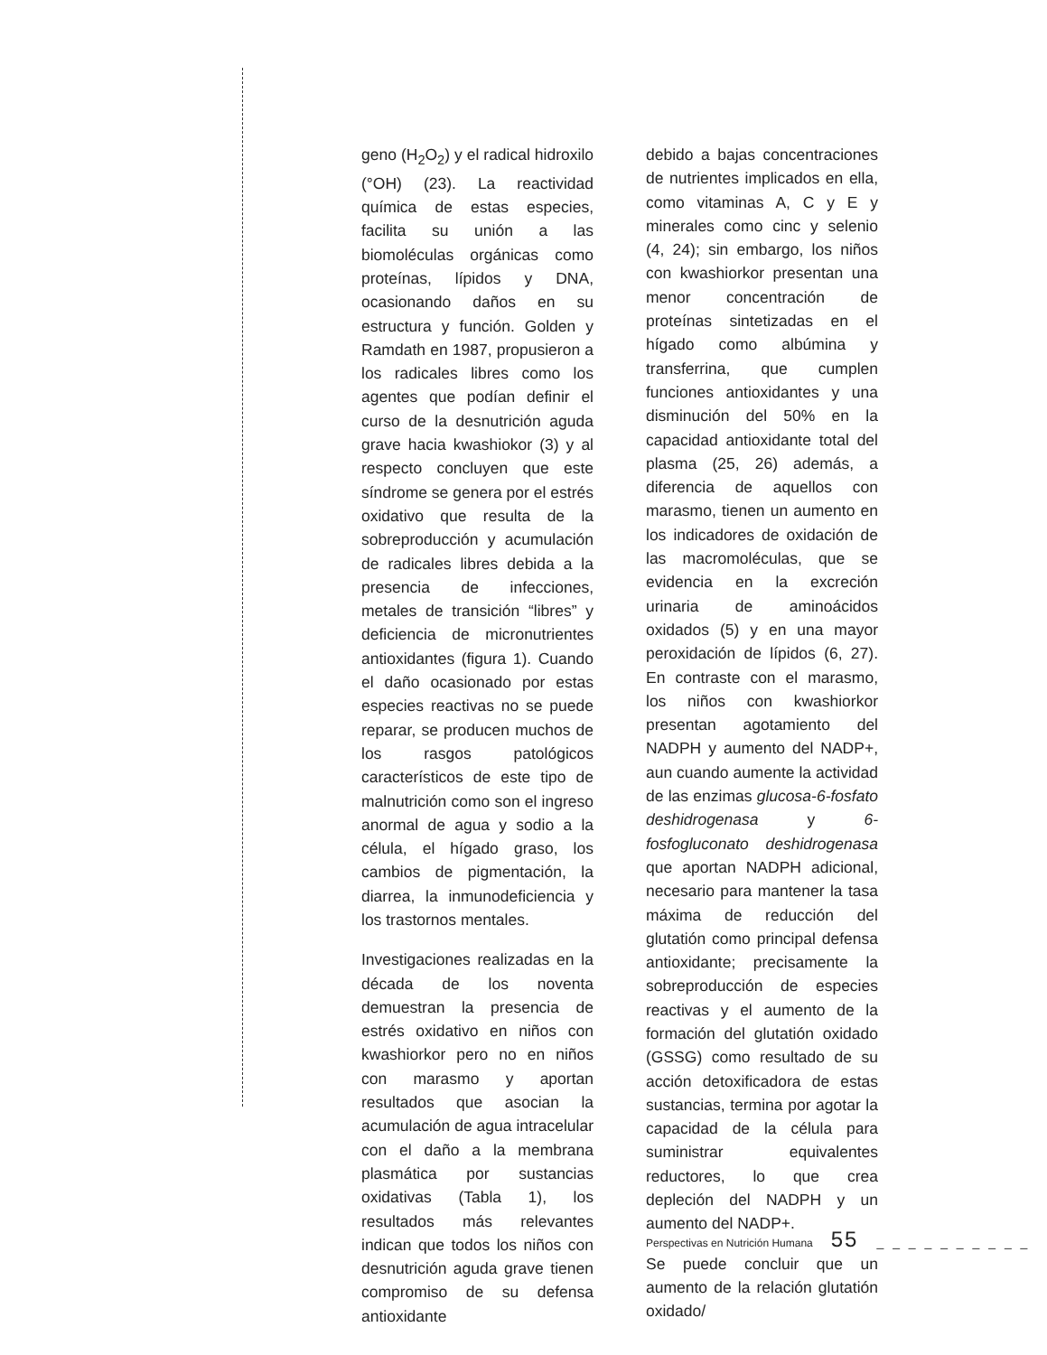geno (H<sub>2</sub>O<sub>2</sub>) y el radical hidroxilo (°OH) (23). La reactividad química de estas especies, facilita su unión a las biomoléculas orgánicas como proteínas, lípidos y DNA, ocasionando daños en su estructura y función. Golden y Ramdath en 1987, propusieron a los radicales libres como los agentes que podían definir el curso de la desnutrición aguda grave hacia kwashiokor (3) y al respecto concluyen que este síndrome se genera por el estrés oxidativo que resulta de la sobreproducción y acumulación de radicales libres debida a la presencia de infecciones, metales de transición “libres” y deficiencia de micronutrientes antioxidantes (figura 1). Cuando el daño ocasionado por estas especies reactivas no se puede reparar, se producen muchos de los rasgos patológicos característicos de este tipo de malnutrición como son el ingreso anormal de agua y sodio a la célula, el hígado graso, los cambios de pigmentación, la diarrea, la inmunodeficiencia y los trastornos mentales.
Investigaciones realizadas en la década de los noventa demuestran la presencia de estrés oxidativo en niños con kwashiorkor pero no en niños con marasmo y aportan resultados que asocian la acumulación de agua intracelular con el daño a la membrana plasmática por sustancias oxidativas (Tabla 1), los resultados más relevantes indican que todos los niños con desnutrición aguda grave tienen compromiso de su defensa antioxidante
debido a bajas concentraciones de nutrientes implicados en ella, como vitaminas A, C y E y minerales como cinc y selenio (4, 24); sin embargo, los niños con kwashiorkor presentan una menor concentración de proteínas sintetizadas en el hígado como albúmina y transferrina, que cumplen funciones antioxidantes y una disminución del 50% en la capacidad antioxidante total del plasma (25, 26) además, a diferencia de aquellos con marasmo, tienen un aumento en los indicadores de oxidación de las macromoléculas, que se evidencia en la excreción urinaria de aminoácidos oxidados (5) y en una mayor peroxidación de lípidos (6, 27). En contraste con el marasmo, los niños con kwashiorkor presentan agotamiento del NADPH y aumento del NADP+, aun cuando aumente la actividad de las enzimas glucosa-6-fosfato deshidrogenasa y 6-fosfogluconato deshidrogenasa que aportan NADPH adicional, necesario para mantener la tasa máxima de reducción del glutatión como principal defensa antioxidante; precisamente la sobreproducción de especies reactivas y el aumento de la formación del glutatión oxidado (GSSG) como resultado de su acción detoxificadora de estas sustancias, termina por agotar la capacidad de la célula para suministrar equivalentes reductores, lo que crea depleción del NADPH y un aumento del NADP+.
Se puede concluir que un aumento de la relación glutatión oxidado/
Perspectivas en Nutrición Humana 55 _ _ _ _ _ _ _ _ _ _